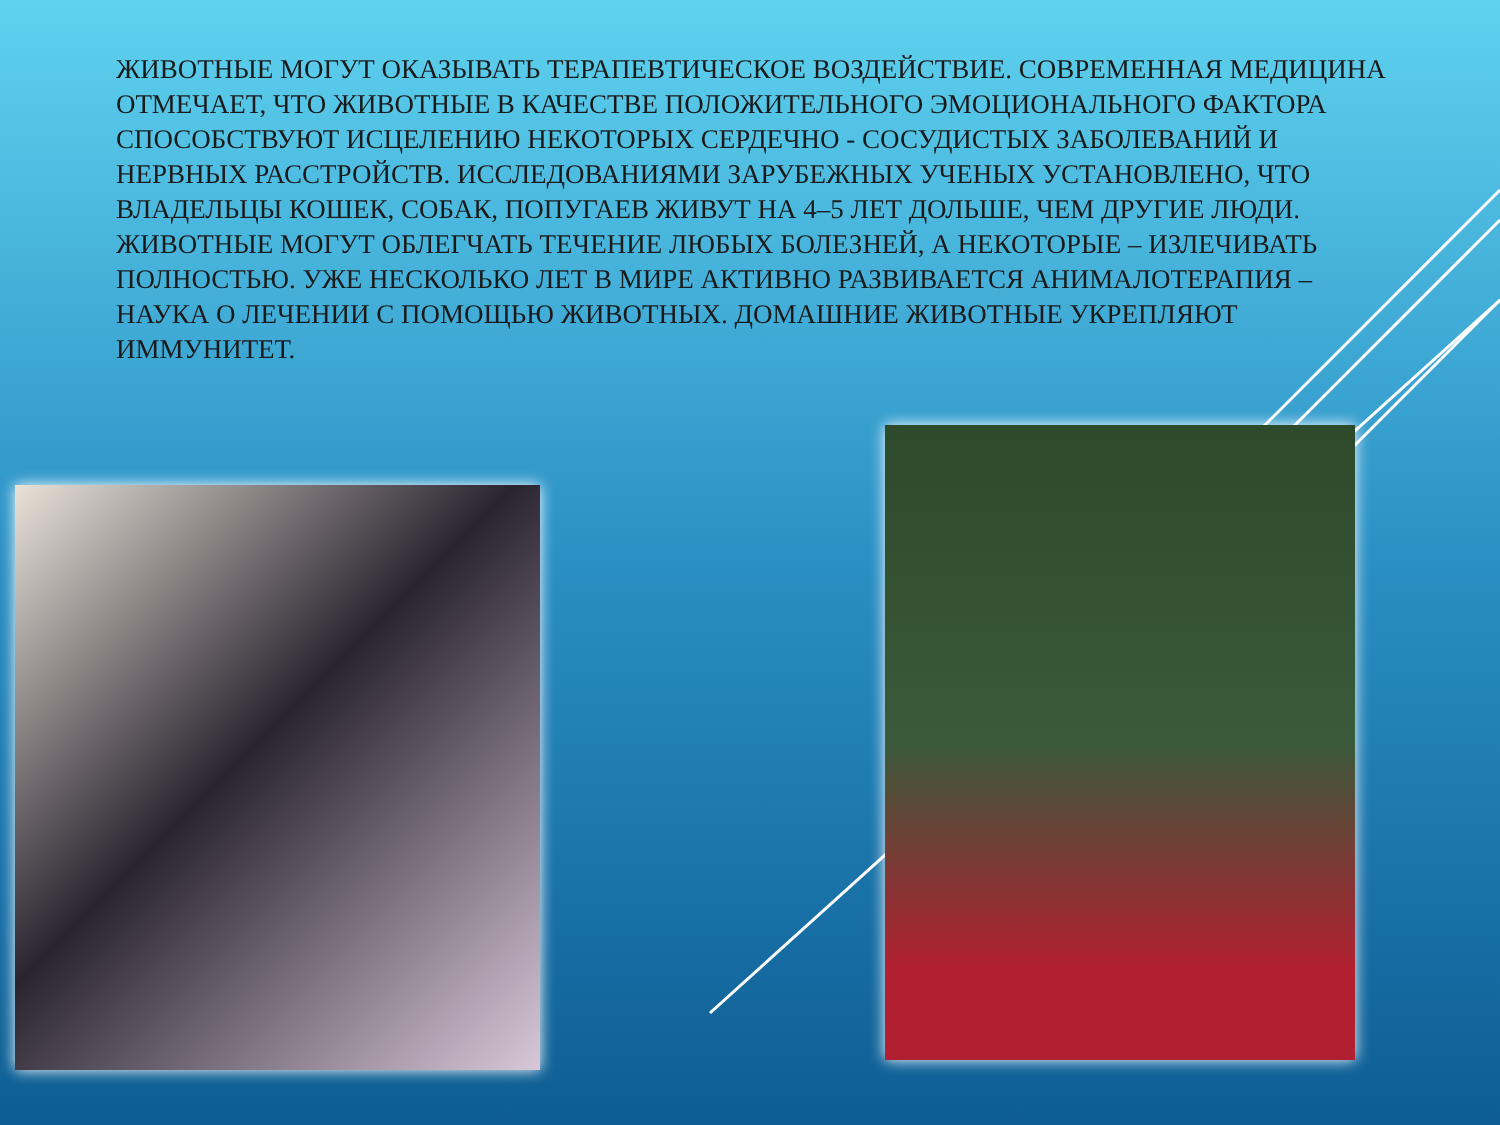ЖИВОТНЫЕ МОГУТ ОКАЗЫВАТЬ ТЕРАПЕВТИЧЕСКОЕ ВОЗДЕЙСТВИЕ. СОВРЕМЕННАЯ МЕДИЦИНА ОТМЕЧАЕТ, ЧТО ЖИВОТНЫЕ В КАЧЕСТВЕ ПОЛОЖИТЕЛЬНОГО ЭМОЦИОНАЛЬНОГО ФАКТОРА СПОСОБСТВУЮТ ИСЦЕЛЕНИЮ НЕКОТОРЫХ СЕРДЕЧНО - СОСУДИСТЫХ ЗАБОЛЕВАНИЙ И НЕРВНЫХ РАССТРОЙСТВ. ИССЛЕДОВАНИЯМИ ЗАРУБЕЖНЫХ УЧЕНЫХ УСТАНОВЛЕНО, ЧТО ВЛАДЕЛЬЦЫ КОШЕК, СОБАК, ПОПУГАЕВ ЖИВУТ НА 4–5 ЛЕТ ДОЛЬШЕ, ЧЕМ ДРУГИЕ ЛЮДИ. ЖИВОТНЫЕ МОГУТ ОБЛЕГЧАТЬ ТЕЧЕНИЕ ЛЮБЫХ БОЛЕЗНЕЙ, А НЕКОТОРЫЕ – ИЗЛЕЧИВАТЬ ПОЛНОСТЬЮ. УЖЕ НЕСКОЛЬКО ЛЕТ В МИРЕ АКТИВНО РАЗВИВАЕТСЯ АНИМАЛОТЕРАПИЯ – НАУКА О ЛЕЧЕНИИ С ПОМОЩЬЮ ЖИВОТНЫХ. ДОМАШНИЕ ЖИВОТНЫЕ УКРЕПЛЯЮТ ИММУНИТЕТ.